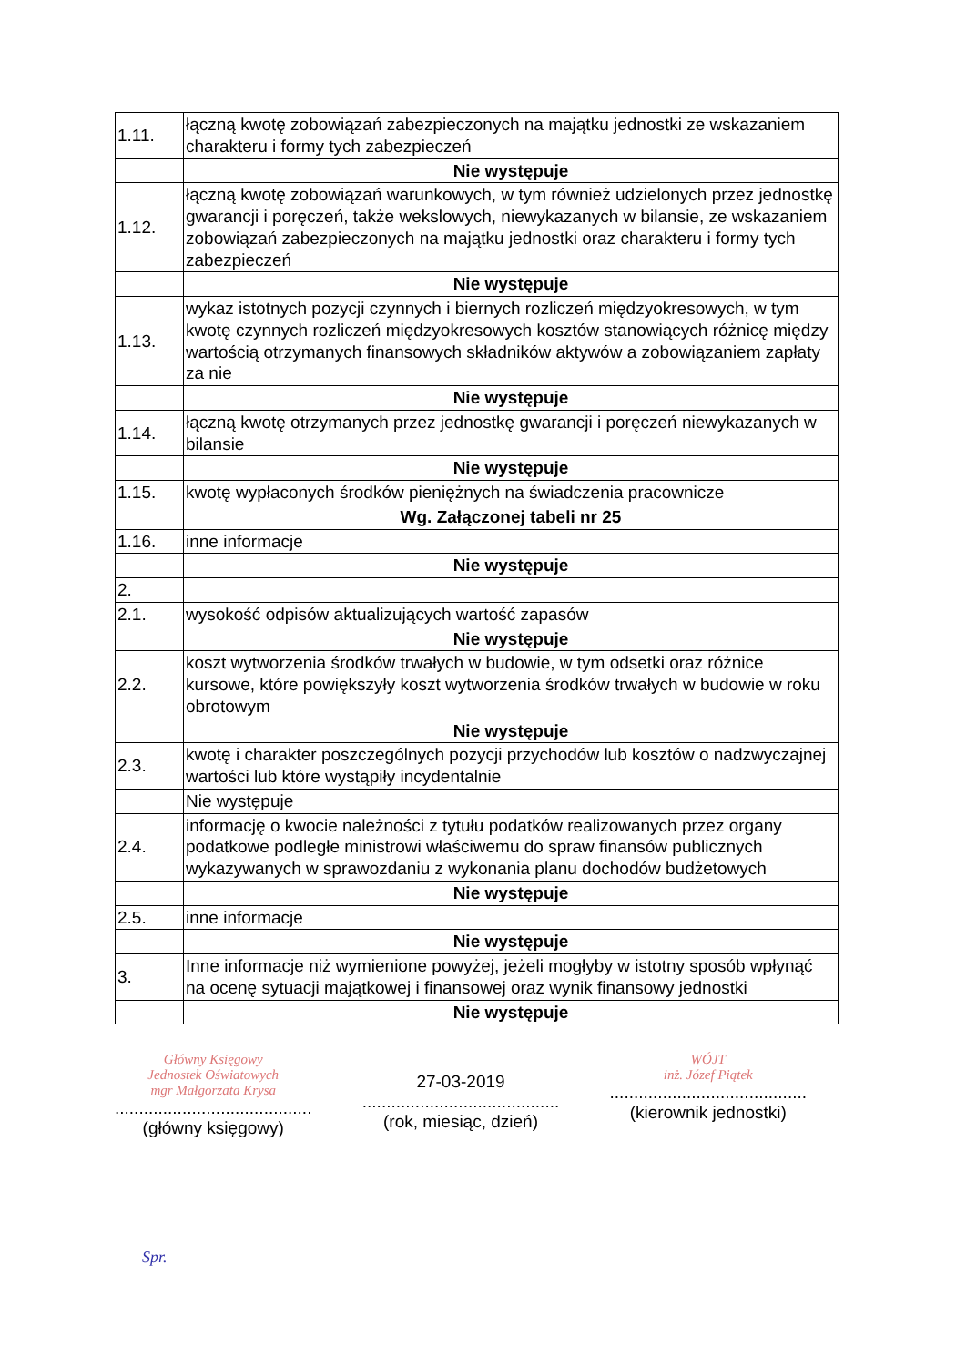| 1.11. | łączną kwotę zobowiązań zabezpieczonych na majątku jednostki ze wskazaniem charakteru i formy tych zabezpieczeń |
| | Nie występuje |
| 1.12. | łączną kwotę zobowiązań warunkowych, w tym również udzielonych przez jednostkę gwarancji i poręczeń, także wekslowych, niewykazanych w bilansie, ze wskazaniem zobowiązań zabezpieczonych na majątku jednostki oraz charakteru i formy tych zabezpieczeń |
| | Nie występuje |
| 1.13. | wykaz istotnych pozycji czynnych i biernych rozliczeń międzyokresowych, w tym kwotę czynnych rozliczeń międzyokresowych kosztów stanowiących różnicę między wartością otrzymanych finansowych składników aktywów a zobowiązaniem zapłaty za nie |
| | Nie występuje |
| 1.14. | łączną kwotę otrzymanych przez jednostkę gwarancji i poręczeń niewykazanych w bilansie |
| | Nie występuje |
| 1.15. | kwotę wypłaconych środków pieniężnych na świadczenia pracownicze |
| | Wg. Załączonej tabeli nr 25 |
| 1.16. | inne informacje |
| | Nie występuje |
| 2. | |
| 2.1. | wysokość odpisów aktualizujących wartość zapasów |
| | Nie występuje |
| 2.2. | koszt wytworzenia środków trwałych w budowie, w tym odsetki oraz różnice kursowe, które powiększyły koszt wytworzenia środków trwałych w budowie w roku obrotowym |
| | Nie występuje |
| 2.3. | kwotę i charakter poszczególnych pozycji przychodów lub kosztów o nadzwyczajnej wartości lub które wystąpiły incydentalnie |
| | Nie występuje |
| 2.4. | informację o kwocie należności z tytułu podatków realizowanych przez organy podatkowe podległe ministrowi właściwemu do spraw finansów publicznych wykazywanych w sprawozdaniu z wykonania planu dochodów budżetowych |
| | Nie występuje |
| 2.5. | inne informacje |
| | Nie występuje |
| 3. | Inne informacje niż wymienione powyżej, jeżeli mogłyby w istotny sposób wpłynąć na ocenę sytuacji majątkowej i finansowej oraz wynik finansowy jednostki |
| | Nie występuje |
Główny Księgowy
Jednostek Oświatowych
mgr Małgorzata Krysa
.........................................
(główny księgowy)
27-03-2019
.........................................
(rok, miesiąc, dzień)
WÓJT
inż. Józef Piątek
.........................................
(kierownik jednostki)
Spr.